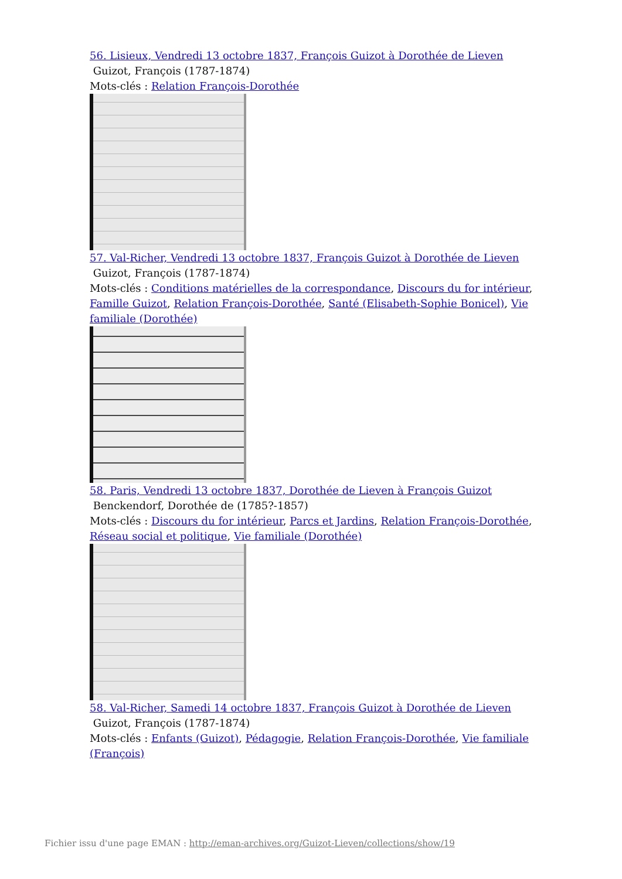56. Lisieux, Vendredi 13 octobre 1837, François Guizot à Dorothée de Lieven
Guizot, François (1787-1874)
Mots-clés : Relation François-Dorothée
57. Val-Richer, Vendredi 13 octobre 1837, François Guizot à Dorothée de Lieven
Guizot, François (1787-1874)
Mots-clés : Conditions matérielles de la correspondance, Discours du for intérieur, Famille Guizot, Relation François-Dorothée, Santé (Elisabeth-Sophie Bonicel), Vie familiale (Dorothée)
58. Paris, Vendredi 13 octobre 1837, Dorothée de Lieven à François Guizot
Benckendorf, Dorothée de (1785?-1857)
Mots-clés : Discours du for intérieur, Parcs et Jardins, Relation François-Dorothée, Réseau social et politique, Vie familiale (Dorothée)
58. Val-Richer, Samedi 14 octobre 1837, François Guizot à Dorothée de Lieven
Guizot, François (1787-1874)
Mots-clés : Enfants (Guizot), Pédagogie, Relation François-Dorothée, Vie familiale (François)
Fichier issu d'une page EMAN : http://eman-archives.org/Guizot-Lieven/collections/show/19